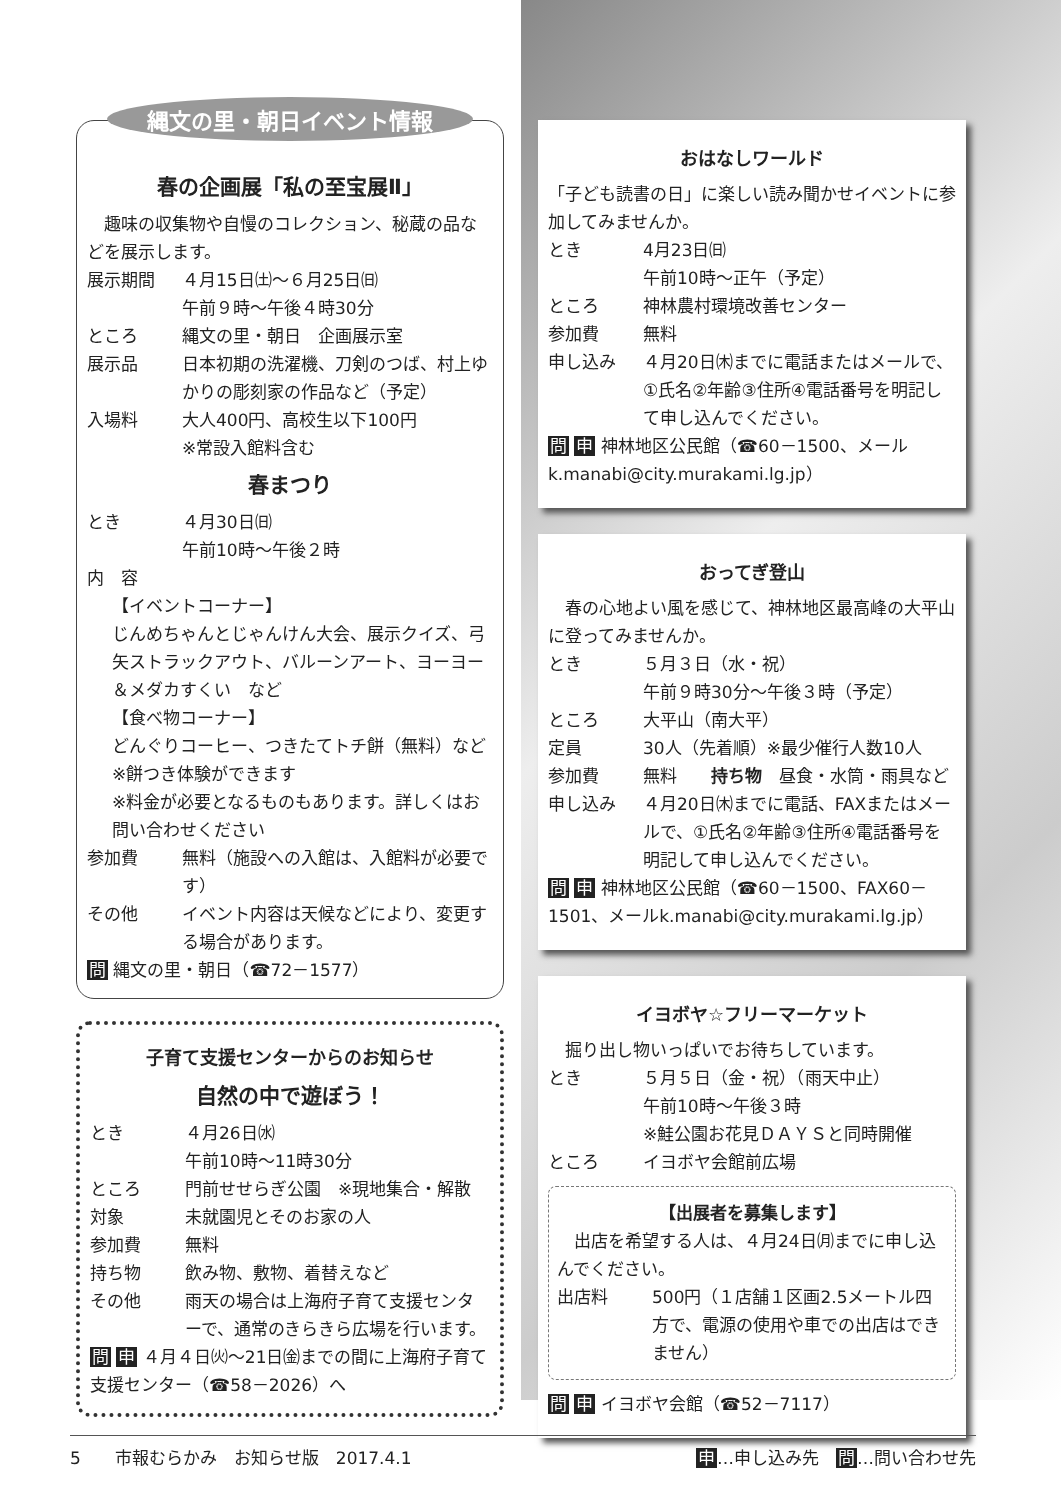縄文の里・朝日イベント情報
春の企画展「私の至宝展Ⅱ」
　趣味の収集物や自慢のコレクション、秘蔵の品などを展示します。
展示期間
４月15日㈯～６月25日㈰
午前９時～午後４時30分
ところ
縄文の里・朝日　企画展示室
展示品
日本初期の洗濯機、刀剣のつば、村上ゆかりの彫刻家の作品など（予定）
入場料
大人400円、高校生以下100円
※常設入館料含む
春まつり
とき
４月30日㈰
午前10時～午後２時
内　容
【イベントコーナー】
じんめちゃんとじゃんけん大会、展示クイズ、弓矢ストラックアウト、バルーンアート、ヨーヨー＆メダカすくい　など
【食べ物コーナー】
どんぐりコーヒー、つきたてトチ餅（無料）など
※餅つき体験ができます
※料金が必要となるものもあります。詳しくはお問い合わせください
参加費
無料（施設への入館は、入館料が必要です）
その他
イベント内容は天候などにより、変更する場合があります。
問 縄文の里・朝日（☎72－1577）
子育て支援センターからのお知らせ
自然の中で遊ぼう！
とき
４月26日㈬
午前10時～11時30分
ところ
門前せせらぎ公園　※現地集合・解散
対象
未就園児とそのお家の人
参加費
無料
持ち物
飲み物、敷物、着替えなど
その他
雨天の場合は上海府子育て支援センターで、通常のきらきら広場を行います。
問 申 ４月４日㈫～21日㈮までの間に上海府子育て支援センター（☎58－2026）へ
おはなしワールド
「子ども読書の日」に楽しい読み聞かせイベントに参加してみませんか。
とき
4月23日㈰
午前10時～正午（予定）
ところ
神林農村環境改善センター
参加費
無料
申し込み
４月20日㈭までに電話またはメールで、①氏名②年齢③住所④電話番号を明記して申し込んでください。
問 申 神林地区公民館（☎60－1500、メールk.manabi@city.murakami.lg.jp）
おってぎ登山
　春の心地よい風を感じて、神林地区最高峰の大平山に登ってみませんか。
とき
５月３日（水・祝）
午前９時30分～午後３時（予定）
ところ
大平山（南大平）
定員
30人（先着順）※最少催行人数10人
参加費
無料　　持ち物　昼食・水筒・雨具など
申し込み
４月20日㈭までに電話、FAXまたはメールで、①氏名②年齢③住所④電話番号を明記して申し込んでください。
問 申 神林地区公民館（☎60－1500、FAX60－1501、メールk.manabi@city.murakami.lg.jp）
イヨボヤ☆フリーマーケット
　掘り出し物いっぱいでお待ちしています。
とき
５月５日（金・祝）（雨天中止）
午前10時～午後３時
※鮭公園お花見ＤＡＹＳと同時開催
ところ
イヨボヤ会館前広場
【出展者を募集します】
　出店を希望する人は、４月24日㈪までに申し込んでください。
出店料
500円（１店舗１区画2.5メートル四方で、電源の使用や車での出店はできません）
問 申 イヨボヤ会館（☎52－7117）
5　　市報むらかみ　お知らせ版　2017.4.1 申…申し込み先　問…問い合わせ先